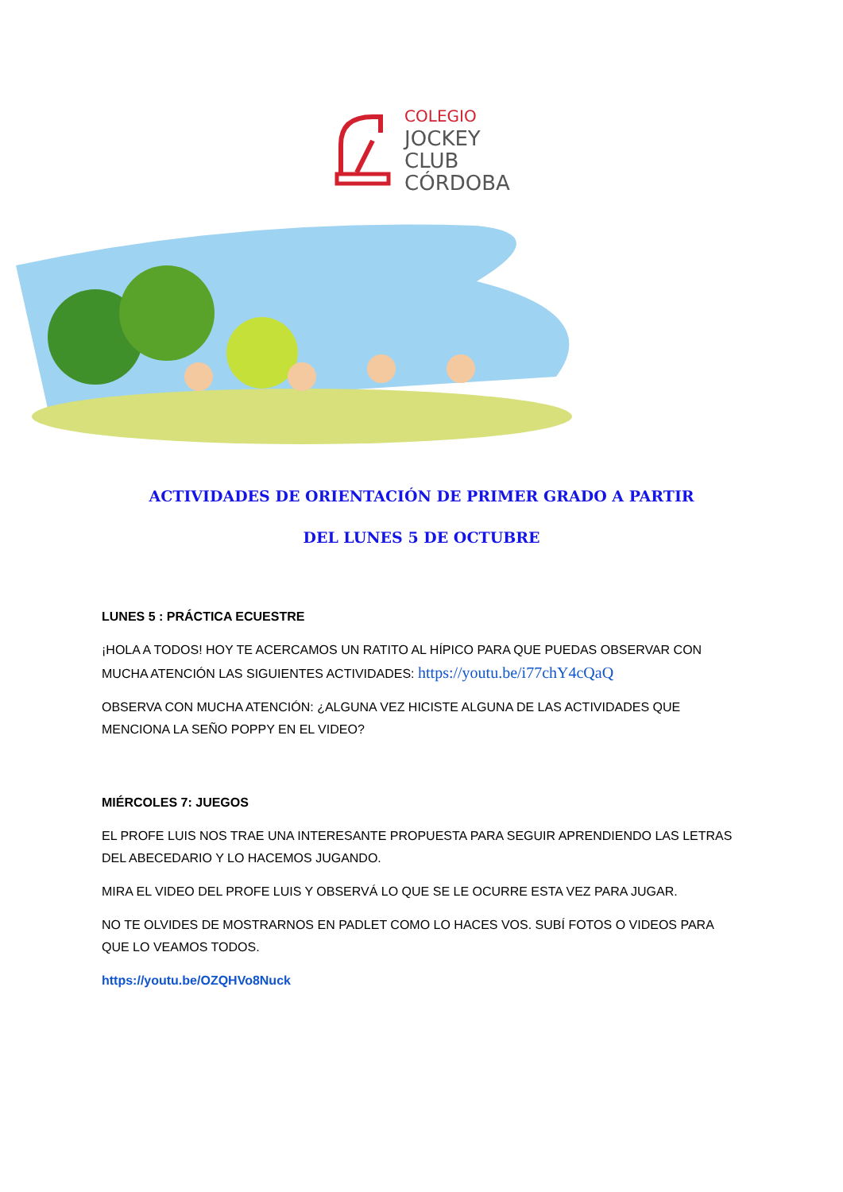COLEGIO
JOCKEY
CLUB
CÓRDOBA
ACTIVIDADES DE ORIENTACIÓN DE PRIMER GRADO A PARTIR
DEL LUNES 5 DE OCTUBRE
LUNES 5 : PRÁCTICA ECUESTRE
¡HOLA A TODOS! HOY TE ACERCAMOS UN RATITO AL HÍPICO PARA QUE PUEDAS OBSERVAR CON MUCHA ATENCIÓN LAS SIGUIENTES ACTIVIDADES: https://youtu.be/i77chY4cQaQ
OBSERVA CON MUCHA ATENCIÓN: ¿ALGUNA VEZ HICISTE ALGUNA DE LAS ACTIVIDADES QUE MENCIONA LA SEÑO POPPY EN EL VIDEO?
MIÉRCOLES 7: JUEGOS
EL PROFE LUIS NOS TRAE UNA INTERESANTE PROPUESTA PARA SEGUIR APRENDIENDO LAS LETRAS DEL ABECEDARIO Y LO HACEMOS JUGANDO.
MIRA EL VIDEO DEL PROFE LUIS Y OBSERVÁ LO QUE SE LE OCURRE ESTA VEZ PARA JUGAR.
NO TE OLVIDES DE MOSTRARNOS EN PADLET COMO LO HACES VOS. SUBÍ FOTOS O VIDEOS PARA QUE LO VEAMOS TODOS.
https://youtu.be/OZQHVo8Nuck